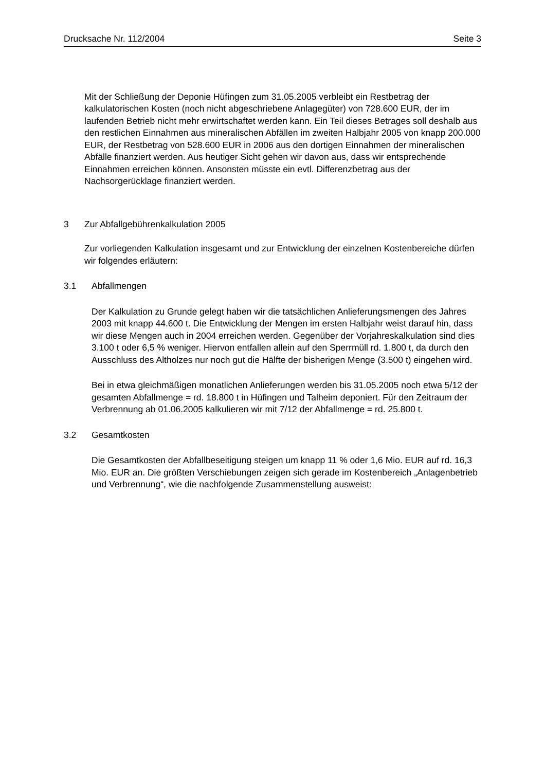Drucksache Nr. 112/2004 Seite 3
Mit der Schließung der Deponie Hüfingen zum 31.05.2005 verbleibt ein Restbetrag der kalkulatorischen Kosten (noch nicht abgeschriebene Anlagegüter) von 728.600 EUR, der im laufenden Betrieb nicht mehr erwirtschaftet werden kann. Ein Teil dieses Betrages soll deshalb aus den restlichen Einnahmen aus mineralischen Abfällen im zweiten Halbjahr 2005 von knapp 200.000 EUR, der Restbetrag von 528.600 EUR in 2006 aus den dortigen Einnahmen der mineralischen Abfälle finanziert werden. Aus heutiger Sicht gehen wir davon aus, dass wir entsprechende Einnahmen erreichen können. Ansonsten müsste ein evtl. Differenzbetrag aus der Nachsorgerücklage finanziert werden.
3 Zur Abfallgebührenkalkulation 2005
Zur vorliegenden Kalkulation insgesamt und zur Entwicklung der einzelnen Kostenbereiche dürfen wir folgendes erläutern:
3.1 Abfallmengen
Der Kalkulation zu Grunde gelegt haben wir die tatsächlichen Anlieferungsmengen des Jahres 2003 mit knapp 44.600 t. Die Entwicklung der Mengen im ersten Halbjahr weist darauf hin, dass wir diese Mengen auch in 2004 erreichen werden. Gegenüber der Vorjahreskalkulation sind dies 3.100 t oder 6,5 % weniger. Hiervon entfallen allein auf den Sperrmüll rd. 1.800 t, da durch den Ausschluss des Altholzes nur noch gut die Hälfte der bisherigen Menge (3.500 t) eingehen wird.
Bei in etwa gleichmäßigen monatlichen Anlieferungen werden bis 31.05.2005 noch etwa 5/12 der gesamten Abfallmenge = rd. 18.800 t in Hüfingen und Talheim deponiert. Für den Zeitraum der Verbrennung ab 01.06.2005 kalkulieren wir mit 7/12 der Abfallmenge = rd. 25.800 t.
3.2 Gesamtkosten
Die Gesamtkosten der Abfallbeseitigung steigen um knapp 11 % oder 1,6 Mio. EUR auf rd. 16,3 Mio. EUR an. Die größten Verschiebungen zeigen sich gerade im Kostenbereich „Anlagenbetrieb und Verbrennung“, wie die nachfolgende Zusammenstellung ausweist: